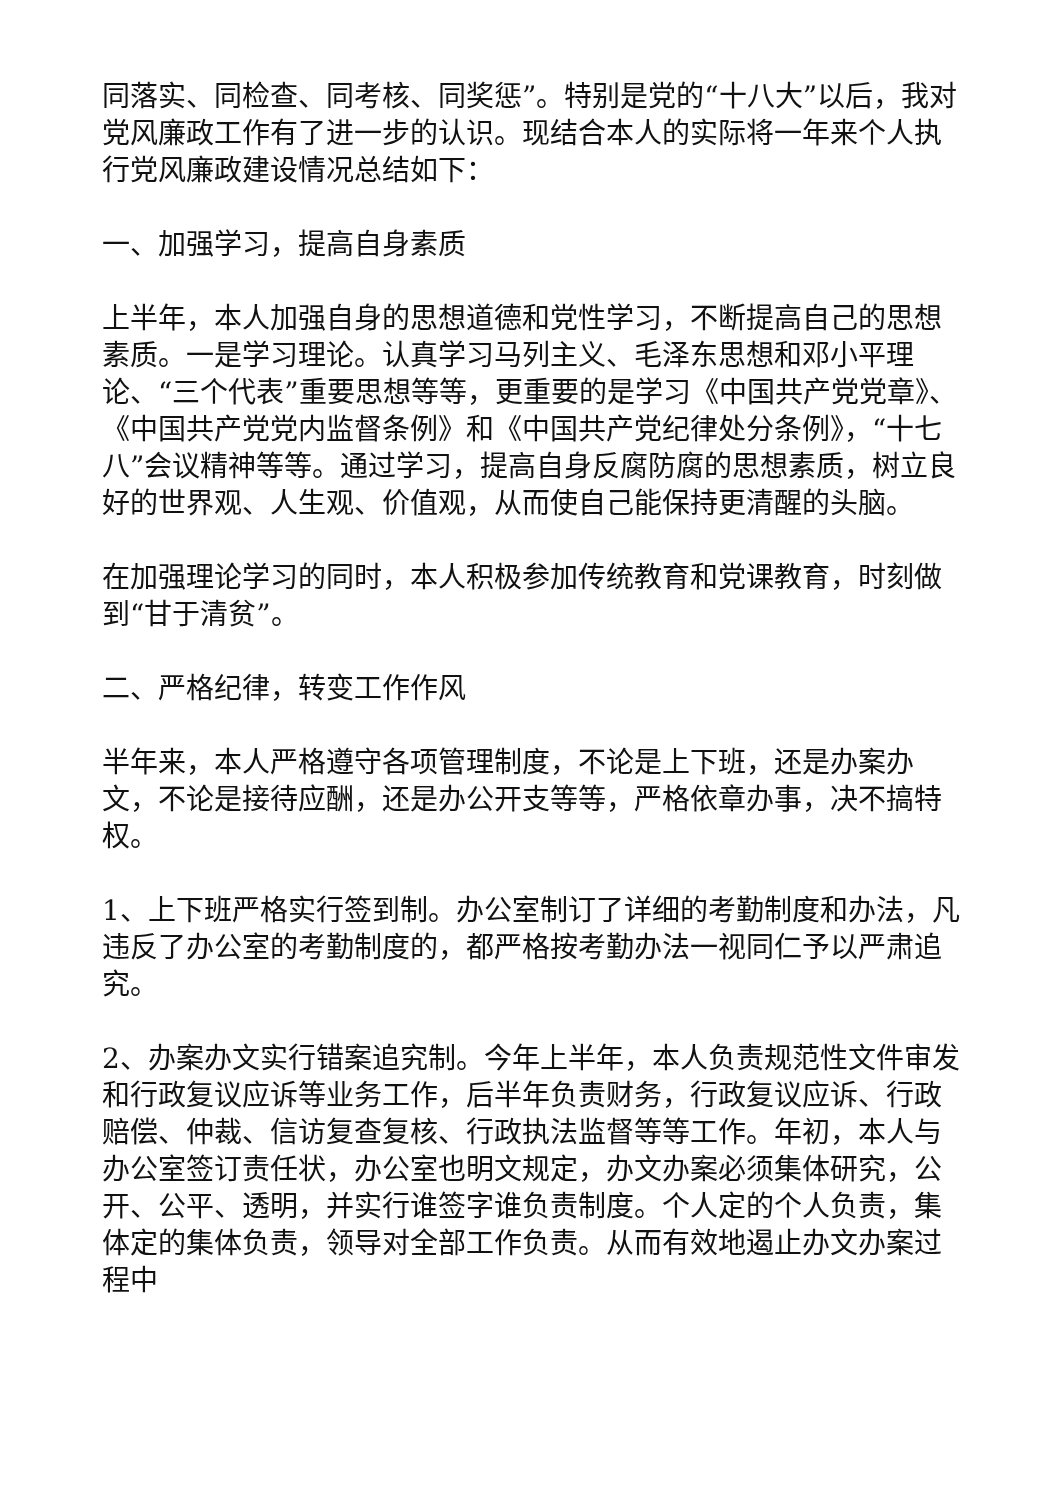同落实、同检查、同考核、同奖惩”。特别是党的“十八大”以后，我对党风廉政工作有了进一步的认识。现结合本人的实际将一年来个人执行党风廉政建设情况总结如下：
一、加强学习，提高自身素质
上半年，本人加强自身的思想道德和党性学习，不断提高自己的思想素质。一是学习理论。认真学习马列主义、毛泽东思想和邓小平理论、“三个代表”重要思想等等，更重要的是学习《中国共产党党章》、《中国共产党党内监督条例》和《中国共产党纪律处分条例》，“十七八”会议精神等等。通过学习，提高自身反腐防腐的思想素质，树立良好的世界观、人生观、价值观，从而使自己能保持更清醒的头脑。
在加强理论学习的同时，本人积极参加传统教育和党课教育，时刻做到“甘于清贫”。
二、严格纪律，转变工作作风
半年来，本人严格遵守各项管理制度，不论是上下班，还是办案办文，不论是接待应酬，还是办公开支等等，严格依章办事，决不搞特权。
1、上下班严格实行签到制。办公室制订了详细的考勤制度和办法，凡违反了办公室的考勤制度的，都严格按考勤办法一视同仁予以严肃追究。
2、办案办文实行错案追究制。今年上半年，本人负责规范性文件审发和行政复议应诉等业务工作，后半年负责财务，行政复议应诉、行政赔偿、仲裁、信访复查复核、行政执法监督等等工作。年初，本人与办公室签订责任状，办公室也明文规定，办文办案必须集体研究，公开、公平、透明，并实行谁签字谁负责制度。个人定的个人负责，集体定的集体负责，领导对全部工作负责。从而有效地遏止办文办案过程中